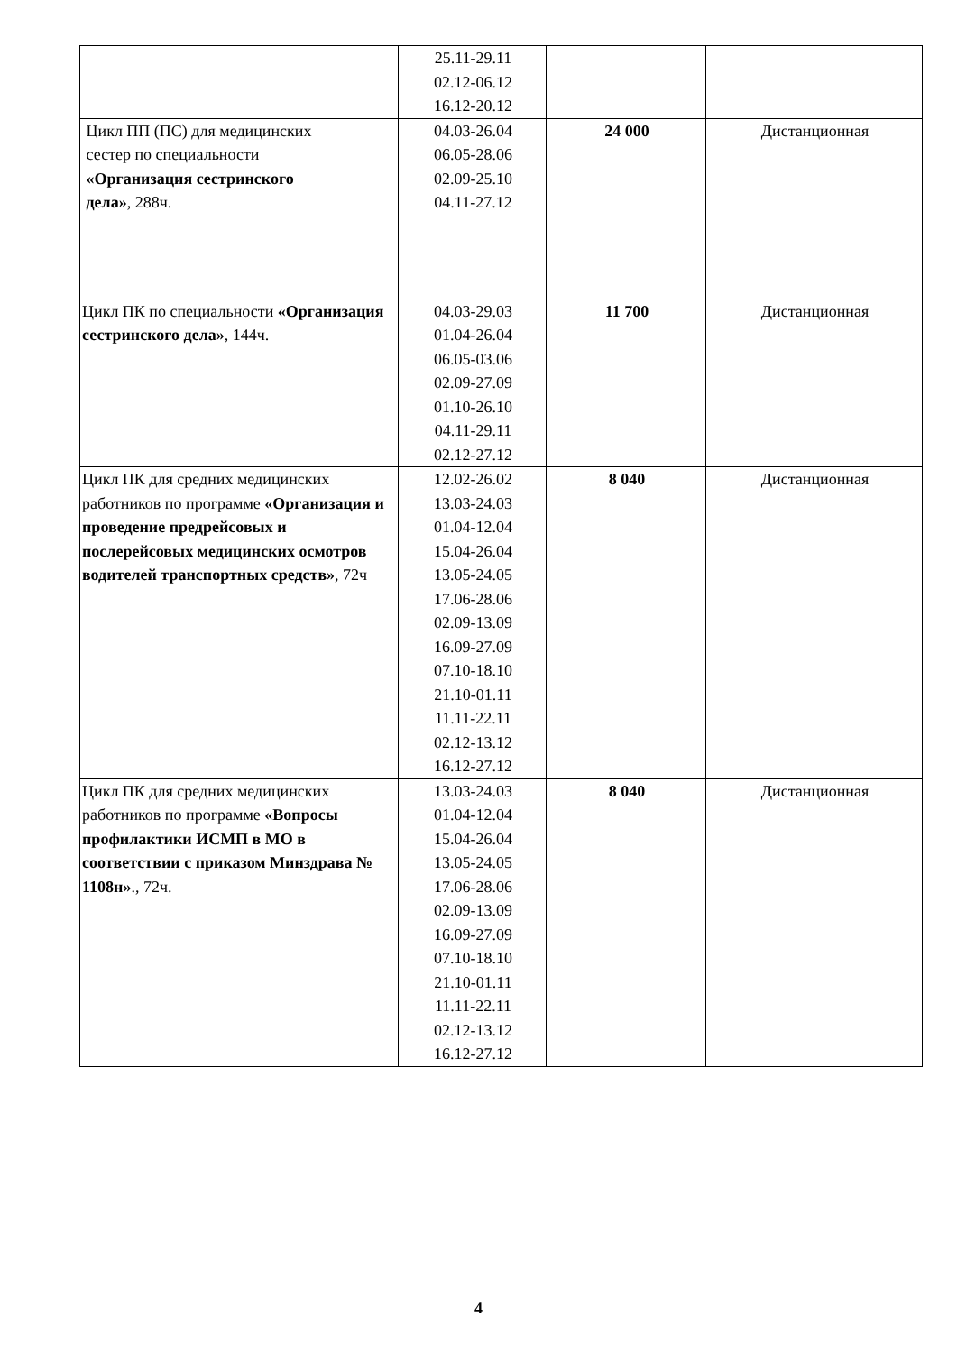| | 25.11-29.11 02.12-06.12 16.12-20.12 | | |
| Цикл ПП (ПС) для медицинских сестер по специальности «Организация сестринского дела» , 288ч. | 04.03-26.04 06.05-28.06 02.09-25.10 04.11-27.12 | 24 000 | Дистанционная |
| Цикл ПК по специальности «Организация сестринского дела» , 144ч. | 04.03-29.03 01.04-26.04 06.05-03.06 02.09-27.09 01.10-26.10 04.11-29.11 02.12-27.12 | 11 700 | Дистанционная |
| Цикл ПК для средних медицинских работников по программе «Организация и проведение предрейсовых и послерейсовых медицинских осмотров водителей транспортных средств» , 72ч | 12.02-26.02 13.03-24.03 01.04-12.04 15.04-26.04 13.05-24.05 17.06-28.06 02.09-13.09 16.09-27.09 07.10-18.10 21.10-01.11 11.11-22.11 02.12-13.12 16.12-27.12 | 8 040 | Дистанционная |
| Цикл ПК для средних медицинских работников по программе «Вопросы профилактики ИСМП в МО в соответствии с приказом Минздрава № 1108н» ., 72ч. | 13.03-24.03 01.04-12.04 15.04-26.04 13.05-24.05 17.06-28.06 02.09-13.09 16.09-27.09 07.10-18.10 21.10-01.11 11.11-22.11 02.12-13.12 16.12-27.12 | 8 040 | Дистанционная |
4